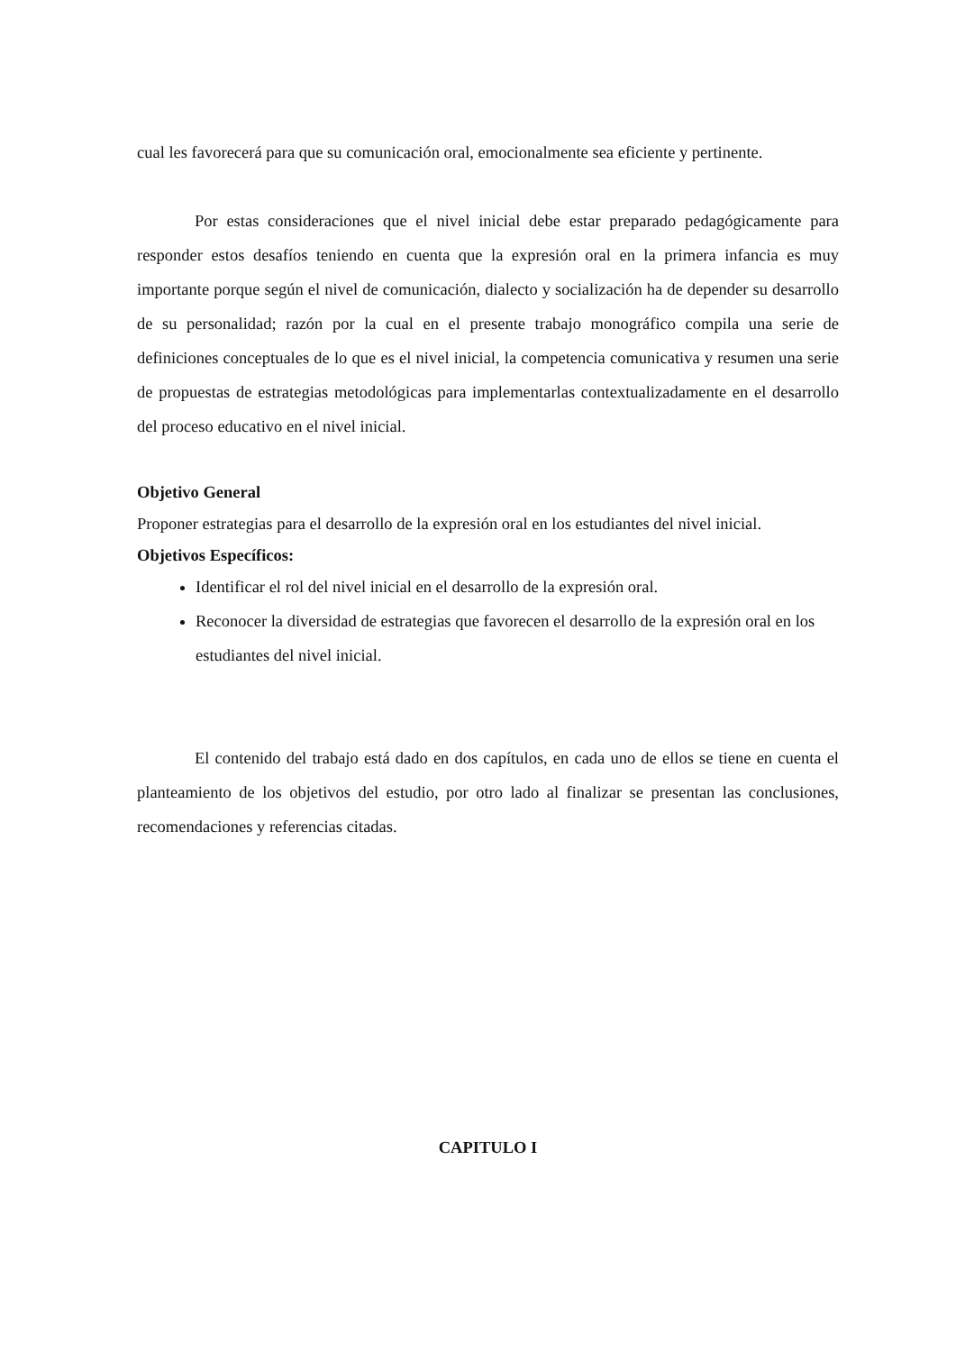cual les favorecerá para que su comunicación oral, emocionalmente sea eficiente y pertinente.
Por estas consideraciones que el nivel inicial debe estar preparado pedagógicamente para responder estos desafíos teniendo en cuenta que la expresión oral en la primera infancia es muy importante porque según el nivel de comunicación, dialecto y socialización ha de depender su desarrollo de su personalidad; razón por la cual en el presente trabajo monográfico compila una serie de definiciones conceptuales de lo que es el nivel inicial, la competencia comunicativa y resumen una serie de propuestas de estrategias metodológicas para implementarlas contextualizadamente en el desarrollo del proceso educativo en el nivel inicial.
Objetivo General
Proponer estrategias para el desarrollo de la expresión oral en los estudiantes del nivel inicial.
Objetivos Específicos:
Identificar el rol del nivel inicial en el desarrollo de la expresión oral.
Reconocer la diversidad de estrategias que favorecen el desarrollo de la expresión oral en los estudiantes del nivel inicial.
El contenido del trabajo está dado en dos capítulos, en cada uno de ellos se tiene en cuenta el planteamiento de los objetivos del estudio, por otro lado al finalizar se presentan las conclusiones, recomendaciones y referencias citadas.
CAPITULO I